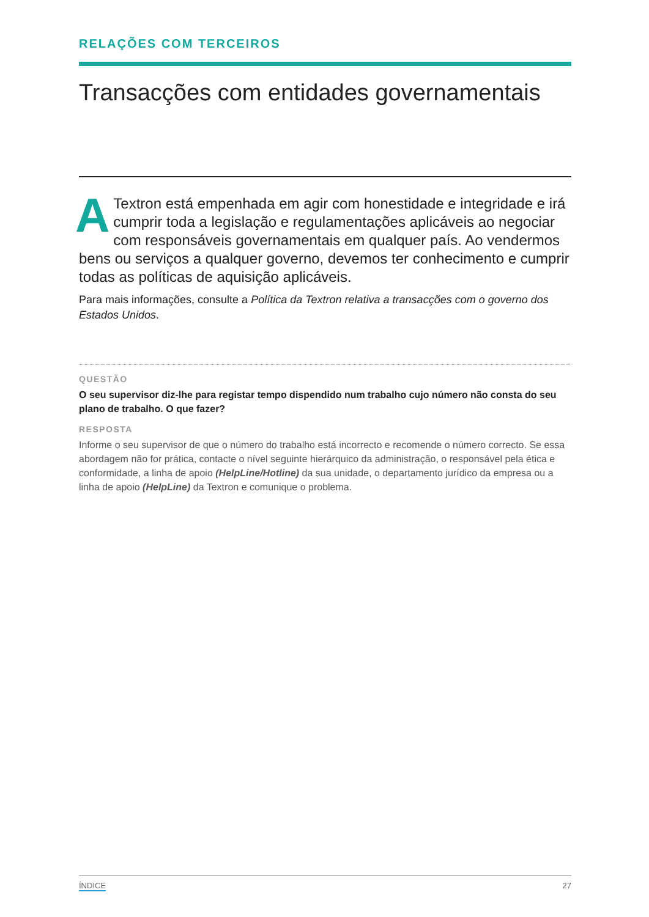RELAÇÕES COM TERCEIROS
Transacções com entidades governamentais
A Textron está empenhada em agir com honestidade e integridade e irá cumprir toda a legislação e regulamentações aplicáveis ao negociar com responsáveis governamentais em qualquer país. Ao vendermos bens ou serviços a qualquer governo, devemos ter conhecimento e cumprir todas as políticas de aquisição aplicáveis.
Para mais informações, consulte a Política da Textron relativa a transacções com o governo dos Estados Unidos.
QUESTÃO
O seu supervisor diz-lhe para registar tempo dispendido num trabalho cujo número não consta do seu plano de trabalho. O que fazer?
RESPOSTA
Informe o seu supervisor de que o número do trabalho está incorrecto e recomende o número correcto. Se essa abordagem não for prática, contacte o nível seguinte hierárquico da administração, o responsável pela ética e conformidade, a linha de apoio (HelpLine/Hotline) da sua unidade, o departamento jurídico da empresa ou a linha de apoio (HelpLine) da Textron e comunique o problema.
ÍNDICE 27